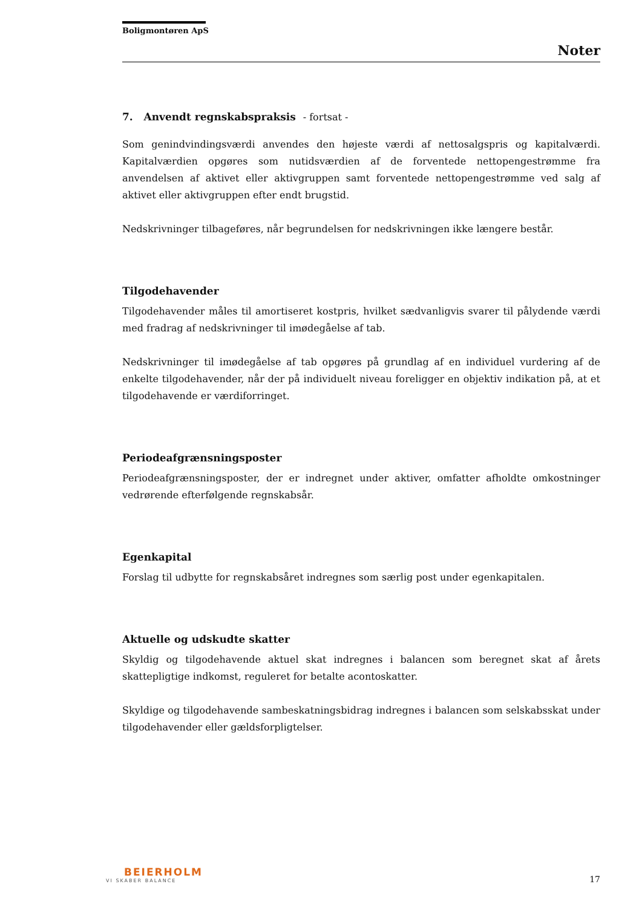Boligmontøren ApS
Noter
7. Anvendt regnskabspraksis - fortsat -
Som genindvindingsværdi anvendes den højeste værdi af nettosalgspris og kapitalværdi. Kapitalværdien opgøres som nutidsværdien af de forventede nettopengestrømme fra anvendelsen af aktivet eller aktivgruppen samt forventede nettopengestrømme ved salg af aktivet eller aktivgruppen efter endt brugstid.
Nedskrivninger tilbageføres, når begrundelsen for nedskrivningen ikke længere består.
Tilgodehavender
Tilgodehavender måles til amortiseret kostpris, hvilket sædvanligvis svarer til pålydende værdi med fradrag af nedskrivninger til imødegåelse af tab.
Nedskrivninger til imødegåelse af tab opgøres på grundlag af en individuel vurdering af de enkelte tilgodehavender, når der på individuelt niveau foreligger en objektiv indikation på, at et tilgodehavende er værdiforringet.
Periodeafgrænsningsposter
Periodeafgrænsningsposter, der er indregnet under aktiver, omfatter afholdte omkostninger vedrørende efterfølgende regnskabsår.
Egenkapital
Forslag til udbytte for regnskabsåret indregnes som særlig post under egenkapitalen.
Aktuelle og udskudte skatter
Skyldig og tilgodehavende aktuel skat indregnes i balancen som beregnet skat af årets skattepligtige indkomst, reguleret for betalte acontoskatter.
Skyldige og tilgodehavende sambeskatningsbidrag indregnes i balancen som selskabsskat under tilgodehavender eller gældsforpligtelser.
BEIERHOLM
VI SKABER BALANCE
17